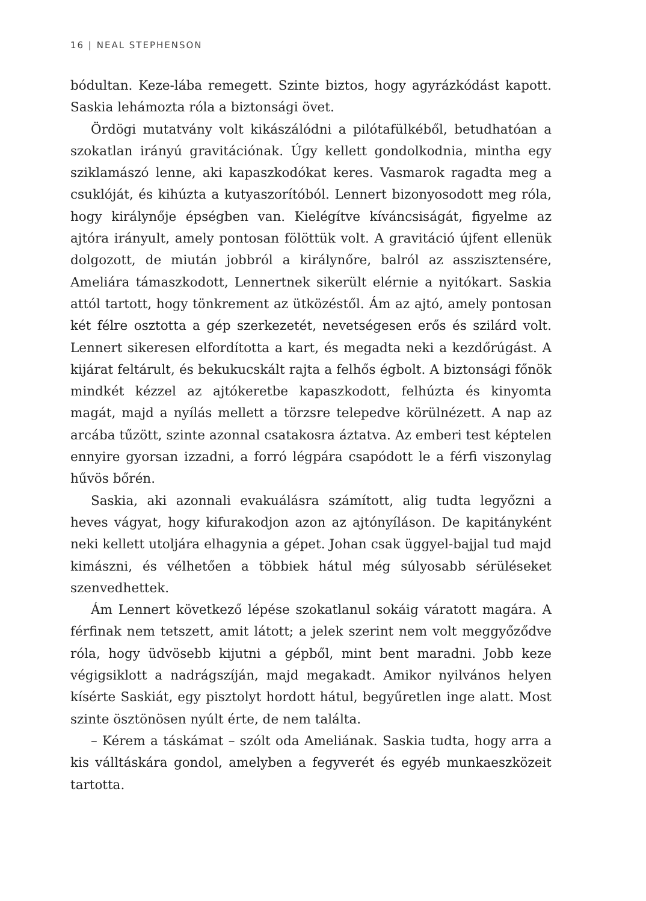16 | NEAL STEPHENSON
bódultan. Keze-lába remegett. Szinte biztos, hogy agyrázkódást kapott. Saskia lehámozta róla a biztonsági övet.
Ördögi mutatvány volt kikászálódni a pilótafülkéből, betudhatóan a szokatlan irányú gravitációnak. Úgy kellett gondolkodnia, mintha egy sziklamászó lenne, aki kapaszkodókat keres. Vasmarok ragadta meg a csuklóját, és kihúzta a kutyaszorítóból. Lennert bizonyosodott meg róla, hogy királynője épségben van. Kielégítve kíváncsiságát, figyelme az ajtóra irányult, amely pontosan fölöttük volt. A gravitáció újfent ellenük dolgozott, de miután jobbról a királynőre, balról az asszisztensére, Ameliára támaszkodott, Lennertnek sikerült elérnie a nyitókart. Saskia attól tartott, hogy tönkrement az ütközéstől. Ám az ajtó, amely pontosan két félre osztotta a gép szerkezetét, nevetségesen erős és szilárd volt. Lennert sikeresen elfordította a kart, és megadta neki a kezdőrúgást. A kijárat feltárult, és bekukucskált rajta a felhős égbolt. A biztonsági főnök mindkét kézzel az ajtókeretbe kapaszkodott, felhúzta és kinyomta magát, majd a nyílás mellett a törzsre telepedve körülnézett. A nap az arcába tűzött, szinte azonnal csatakosra áztatva. Az emberi test képtelen ennyire gyorsan izzadni, a forró légpára csapódott le a férfi viszonylag hűvös bőrén.
Saskia, aki azonnali evakuálásra számított, alig tudta legyőzni a heves vágyat, hogy kifurakodjon azon az ajtónyíláson. De kapitányként neki kellett utoljára elhagynia a gépet. Johan csak üggyel-bajjal tud majd kimászni, és vélhetően a többiek hátul még súlyosabb sérüléseket szenvedhettek.
Ám Lennert következő lépése szokatlanul sokáig váratott magára. A férfinak nem tetszett, amit látott; a jelek szerint nem volt meggyőződve róla, hogy üdvösebb kijutni a gépből, mint bent maradni. Jobb keze végigsiklott a nadrágszíján, majd megakadt. Amikor nyilvános helyen kísérte Saskiát, egy pisztolyt hordott hátul, begyűretlen inge alatt. Most szinte ösztönösen nyúlt érte, de nem találta.
– Kérem a táskámat – szólt oda Ameliának. Saskia tudta, hogy arra a kis válltáskára gondol, amelyben a fegyverét és egyéb munkaeszközeit tartotta.